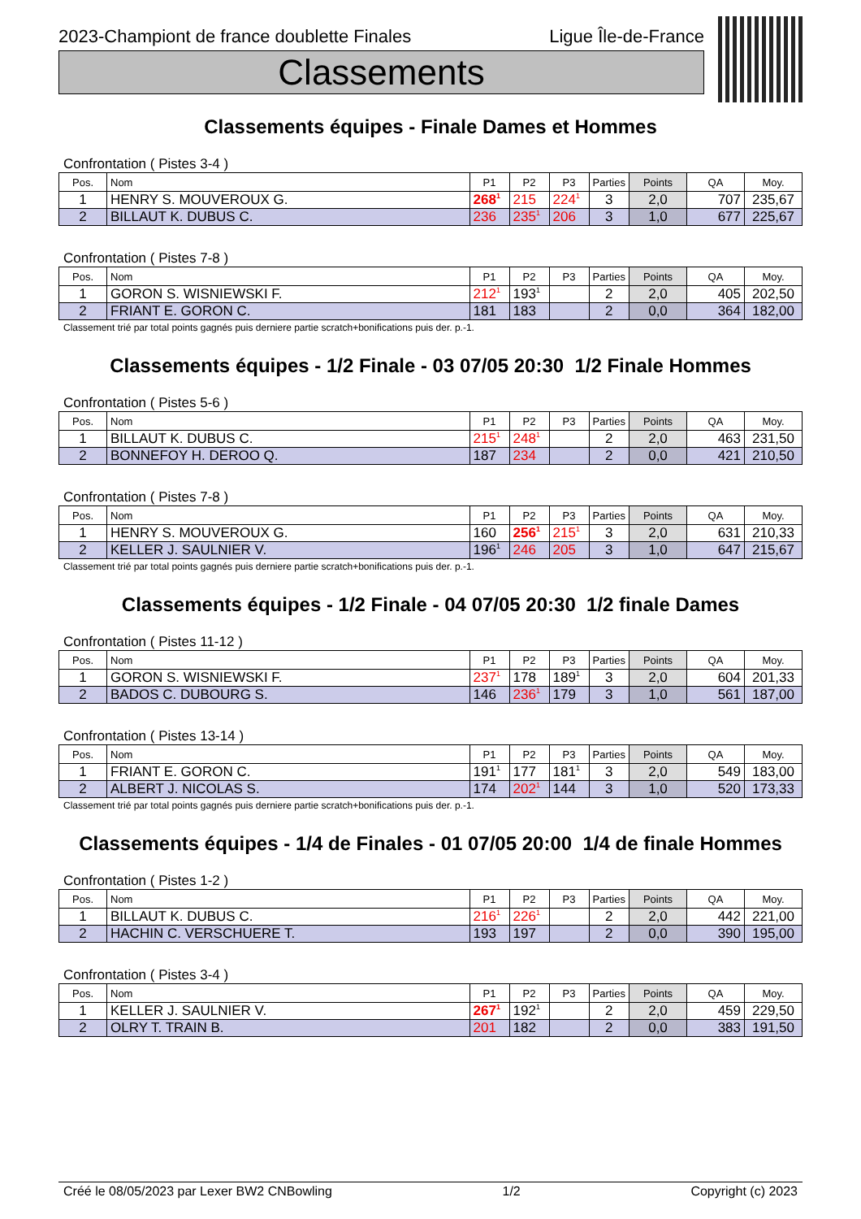2023-Championt de france doublette Finales Ligue Île-de-France
Classements
Classements équipes - Finale Dames et Hommes
Confrontation ( Pistes 3-4 )
| Pos. | Nom | P1 | P2 | P3 | Parties | Points | QA | Moy. |
| --- | --- | --- | --- | --- | --- | --- | --- | --- |
| 1 | HENRY S. MOUVEROUX G. | 268<sup>1</sup> | 215 | 224<sup>1</sup> | 3 | 2,0 | 707 | 235,67 |
| 2 | BILLAUT K. DUBUS C. | 236 | 235<sup>1</sup> | 206 | 3 | 1,0 | 677 | 225,67 |
Confrontation ( Pistes 7-8 )
| Pos. | Nom | P1 | P2 | P3 | Parties | Points | QA | Moy. |
| --- | --- | --- | --- | --- | --- | --- | --- | --- |
| 1 | GORON S. WISNIEWSKI F. | 212<sup>1</sup> | 193<sup>1</sup> | | 2 | 2,0 | 405 | 202,50 |
| 2 | FRIANT E. GORON C. | 181 | 183 | | 2 | 0,0 | 364 | 182,00 |
Classement trié par total points gagnés puis derniere partie scratch+bonifications puis der. p.-1.
Classements équipes - 1/2 Finale - 03 07/05 20:30 1/2 Finale Hommes
Confrontation ( Pistes 5-6 )
| Pos. | Nom | P1 | P2 | P3 | Parties | Points | QA | Moy. |
| --- | --- | --- | --- | --- | --- | --- | --- | --- |
| 1 | BILLAUT K. DUBUS C. | 215<sup>1</sup> | 248<sup>1</sup> | | 2 | 2,0 | 463 | 231,50 |
| 2 | BONNEFOY H. DEROO Q. | 187 | 234 | | 2 | 0,0 | 421 | 210,50 |
Confrontation ( Pistes 7-8 )
| Pos. | Nom | P1 | P2 | P3 | Parties | Points | QA | Moy. |
| --- | --- | --- | --- | --- | --- | --- | --- | --- |
| 1 | HENRY S. MOUVEROUX G. | 160 | 256<sup>1</sup> | 215<sup>1</sup> | 3 | 2,0 | 631 | 210,33 |
| 2 | KELLER J. SAULNIER V. | 196<sup>1</sup> | 246 | 205 | 3 | 1,0 | 647 | 215,67 |
Classement trié par total points gagnés puis derniere partie scratch+bonifications puis der. p.-1.
Classements équipes - 1/2 Finale - 04 07/05 20:30 1/2 finale Dames
Confrontation ( Pistes 11-12 )
| Pos. | Nom | P1 | P2 | P3 | Parties | Points | QA | Moy. |
| --- | --- | --- | --- | --- | --- | --- | --- | --- |
| 1 | GORON S. WISNIEWSKI F. | 237<sup>1</sup> | 178 | 189<sup>1</sup> | 3 | 2,0 | 604 | 201,33 |
| 2 | BADOS C. DUBOURG S. | 146 | 236<sup>1</sup> | 179 | 3 | 1,0 | 561 | 187,00 |
Confrontation ( Pistes 13-14 )
| Pos. | Nom | P1 | P2 | P3 | Parties | Points | QA | Moy. |
| --- | --- | --- | --- | --- | --- | --- | --- | --- |
| 1 | FRIANT E. GORON C. | 191<sup>1</sup> | 177 | 181<sup>1</sup> | 3 | 2,0 | 549 | 183,00 |
| 2 | ALBERT J. NICOLAS S. | 174 | 202<sup>1</sup> | 144 | 3 | 1,0 | 520 | 173,33 |
Classement trié par total points gagnés puis derniere partie scratch+bonifications puis der. p.-1.
Classements équipes - 1/4 de Finales - 01 07/05 20:00 1/4 de finale Hommes
Confrontation ( Pistes 1-2 )
| Pos. | Nom | P1 | P2 | P3 | Parties | Points | QA | Moy. |
| --- | --- | --- | --- | --- | --- | --- | --- | --- |
| 1 | BILLAUT K. DUBUS C. | 216<sup>1</sup> | 226<sup>1</sup> | | 2 | 2,0 | 442 | 221,00 |
| 2 | HACHIN C. VERSCHUERE T. | 193 | 197 | | 2 | 0,0 | 390 | 195,00 |
Confrontation ( Pistes 3-4 )
| Pos. | Nom | P1 | P2 | P3 | Parties | Points | QA | Moy. |
| --- | --- | --- | --- | --- | --- | --- | --- | --- |
| 1 | KELLER J. SAULNIER V. | 267<sup>1</sup> | 192<sup>1</sup> | | 2 | 2,0 | 459 | 229,50 |
| 2 | OLRY T. TRAIN B. | 201 | 182 | | 2 | 0,0 | 383 | 191,50 |
Créé le 08/05/2023 par Lexer BW2 CNBowling 1/2 Copyright (c) 2023